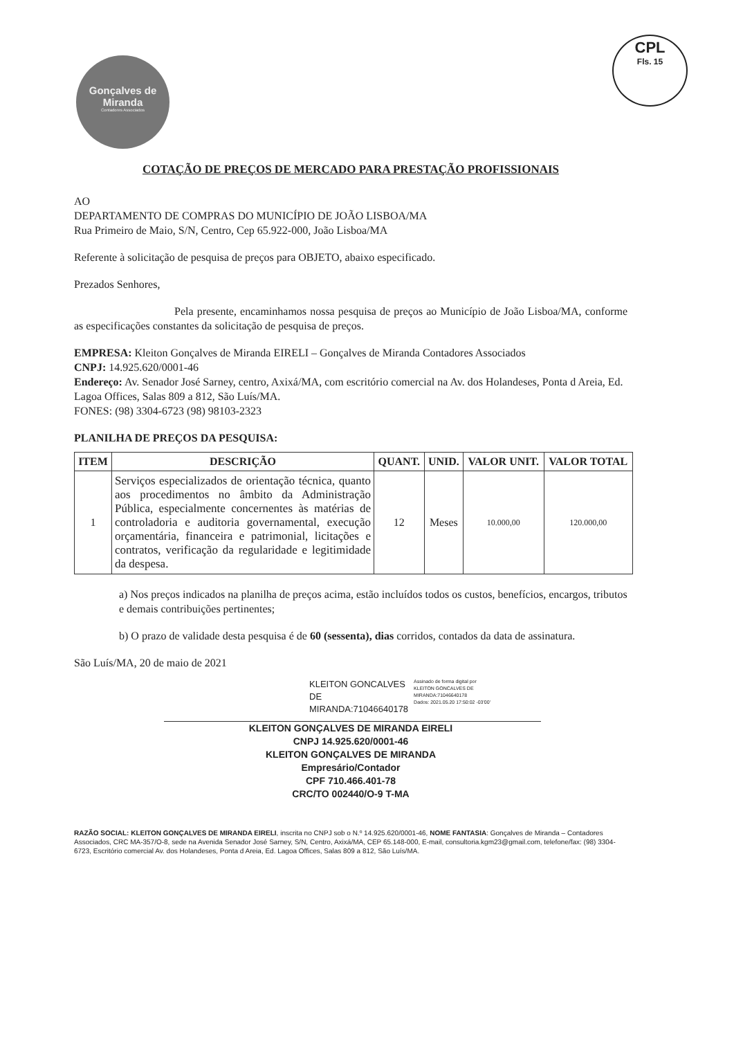Gonçalves de
Miranda
Contadores Associados
CPL
Fls. 15
COTAÇÃO DE PREÇOS DE MERCADO PARA PRESTAÇÃO PROFISSIONAIS
AO
DEPARTAMENTO DE COMPRAS DO MUNICÍPIO DE JOÃO LISBOA/MA
Rua Primeiro de Maio, S/N, Centro, Cep 65.922-000, João Lisboa/MA
Referente à solicitação de pesquisa de preços para OBJETO, abaixo especificado.
Prezados Senhores,
Pela presente, encaminhamos nossa pesquisa de preços ao Município de João Lisboa/MA, conforme as especificações constantes da solicitação de pesquisa de preços.
EMPRESA: Kleiton Gonçalves de Miranda EIRELI – Gonçalves de Miranda Contadores Associados
CNPJ: 14.925.620/0001-46
Endereço: Av. Senador José Sarney, centro, Axixá/MA, com escritório comercial na Av. dos Holandeses, Ponta d Areia, Ed. Lagoa Offices, Salas 809 a 812, São Luís/MA.
FONES: (98) 3304-6723 (98) 98103-2323
PLANILHA DE PREÇOS DA PESQUISA:
| ITEM | DESCRIÇÃO | QUANT. | UNID. | VALOR UNIT. | VALOR TOTAL |
| --- | --- | --- | --- | --- | --- |
| 1 | Serviços especializados de orientação técnica, quanto aos procedimentos no âmbito da Administração Pública, especialmente concernentes às matérias de controladoria e auditoria governamental, execução orçamentária, financeira e patrimonial, licitações e contratos, verificação da regularidade e legitimidade da despesa. | 12 | Meses | 10.000,00 | 120.000,00 |
a) Nos preços indicados na planilha de preços acima, estão incluídos todos os custos, benefícios, encargos, tributos e demais contribuições pertinentes;
b) O prazo de validade desta pesquisa é de 60 (sessenta), dias corridos, contados da data de assinatura.
São Luís/MA, 20 de maio de 2021
KLEITON GONCALVES
DE
MIRANDA:71046640178
Assinado de forma digital por
KLEITON GONCALVES DE
MIRANDA:71046640178
Dados: 2021.05.20 17:50:02 -03'00'
KLEITON GONÇALVES DE MIRANDA EIRELI
CNPJ 14.925.620/0001-46
KLEITON GONÇALVES DE MIRANDA
Empresário/Contador
CPF 710.466.401-78
CRC/TO 002440/O-9 T-MA
RAZÃO SOCIAL: KLEITON GONÇALVES DE MIRANDA EIRELI, inscrita no CNPJ sob o N.º 14.925.620/0001-46, NOME FANTASIA: Gonçalves de Miranda – Contadores Associados, CRC MA-357/O-8, sede na Avenida Senador José Sarney, S/N, Centro, Axixá/MA, CEP 65.148-000, E-mail, consultoria.kgm23@gmail.com, telefone/fax: (98) 3304-6723, Escritório comercial Av. dos Holandeses, Ponta d Areia, Ed. Lagoa Offices, Salas 809 a 812, São Luís/MA.